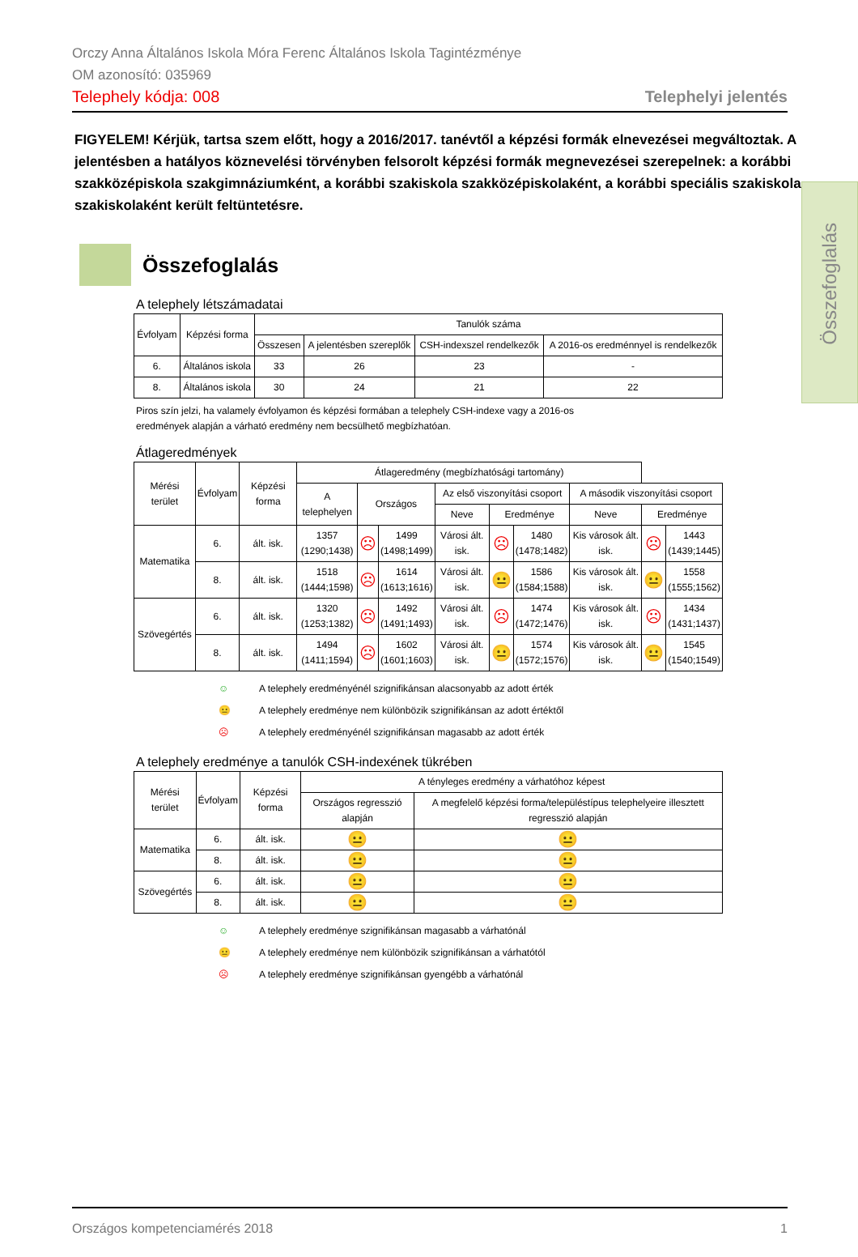Orczy Anna Általános Iskola Móra Ferenc Általános Iskola Tagintézménye
OM azonosító: 035969
Telephely kódja: 008 Telephelyi jelentés
Összefoglalás
FIGYELEM! Kérjük, tartsa szem előtt, hogy a 2016/2017. tanévtől a képzési formák elnevezései megváltoztak. A jelentésben a hatályos köznevelési törvényben felsorolt képzési formák megnevezései szerepelnek: a korábbi szakközépiskola szakgimnáziumként, a korábbi szakiskola szakközépiskolaként, a korábbi speciális szakiskola szakiskolaként került feltüntetésre.
Összefoglalás
A telephely létszámadatai
| Évfolyam | Képzési forma | Tanulók száma | | | |
| --- | --- | --- | --- | --- | --- |
| | | Összesen | A jelentésben szereplők | CSH-indexszel rendelkezők | A 2016-os eredménnyel is rendelkezők |
| 6. | Általános iskola | 33 | 26 | 23 | - |
| 8. | Általános iskola | 30 | 24 | 21 | 22 |
Piros szín jelzi, ha valamely évfolyamon és képzési formában a telephely CSH-indexe vagy a 2016-os
eredmények alapján a várható eredmény nem becsülhető megbízhatóan.
Átlageredmények
| Mérési terület | Évfolyam | Képzési forma | Átlageredmény (megbízhatósági tartomány) | | | | | | | | |
| --- | --- | --- | --- | --- | --- | --- | --- | --- | --- | --- | --- |
| | | | A telephelyen | Országos | | Az első viszonyítási csoport | | | A második viszonyítási csoport | | |
| | | | | | | Neve | Eredménye | | Neve | Eredménye | |
| Matematika | 6. | ált. isk. | 1357 (1290;1438) | ☹ | 1499 (1498;1499) | Városi ált. isk. | ☹ | 1480 (1478;1482) | Kis városok ált. isk. | ☹ | 1443 (1439;1445) |
| | 8. | ált. isk. | 1518 (1444;1598) | ☹ | 1614 (1613;1616) | Városi ált. isk. | 😐 | 1586 (1584;1588) | Kis városok ált. isk. | 😐 | 1558 (1555;1562) |
| Szövegértés | 6. | ált. isk. | 1320 (1253;1382) | ☹ | 1492 (1491;1493) | Városi ált. isk. | ☹ | 1474 (1472;1476) | Kis városok ált. isk. | ☹ | 1434 (1431;1437) |
| | 8. | ált. isk. | 1494 (1411;1594) | ☹ | 1602 (1601;1603) | Városi ált. isk. | 😐 | 1574 (1572;1576) | Kis városok ált. isk. | 😐 | 1545 (1540;1549) |
☺ A telephely eredményénél szignifikánsan alacsonyabb az adott érték
😐 A telephely eredménye nem különbözik szignifikánsan az adott értéktől
☹ A telephely eredményénél szignifikánsan magasabb az adott érték
A telephely eredménye a tanulók CSH-indexének tükrében
| Mérési terület | Évfolyam | Képzési forma | A tényleges eredmény a várhatóhoz képest | |
| --- | --- | --- | --- | --- |
| | | | Országos regresszió alapján | A megfelelő képzési forma/településtípus telephelyeire illesztett regresszió alapján |
| Matematika | 6. | ált. isk. | 😐 | 😐 |
| | 8. | ált. isk. | 😐 | 😐 |
| Szövegértés | 6. | ált. isk. | 😐 | 😐 |
| | 8. | ált. isk. | 😐 | 😐 |
☺ A telephely eredménye szignifikánsan magasabb a várhatónál
😐 A telephely eredménye nem különbözik szignifikánsan a várhatótól
☹ A telephely eredménye szignifikánsan gyengébb a várhatónál
Országos kompetenciamérés 2018 1